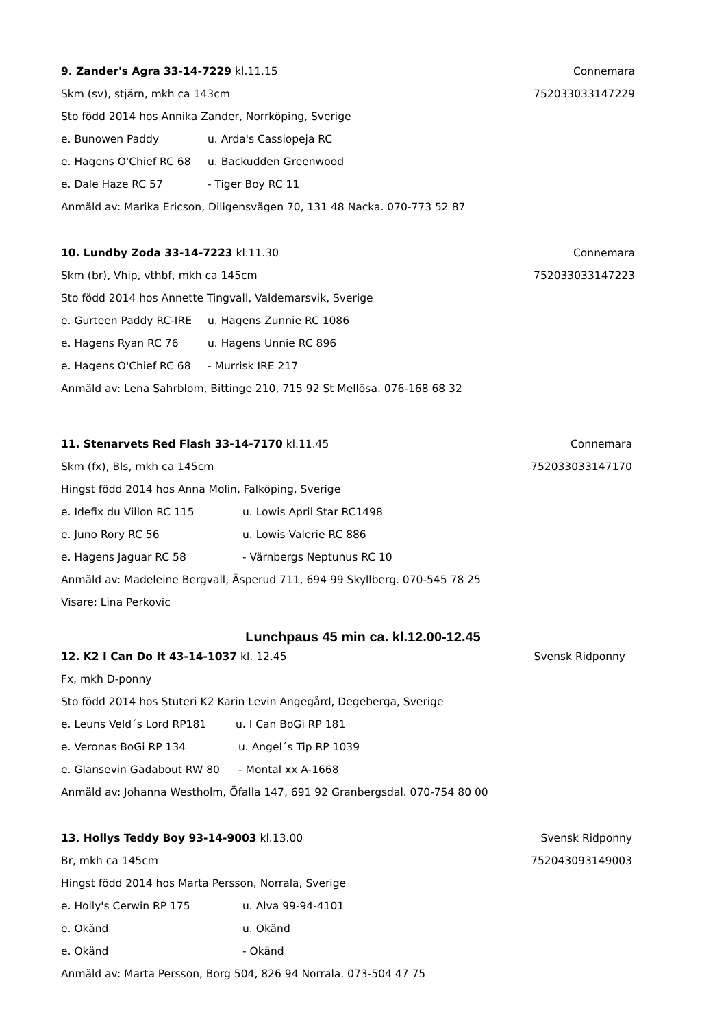9. Zander's Agra 33-14-7229 kl.11.15 Connemara
Skm (sv), stjärn, mkh ca 143cm 752033033147229
Sto född 2014 hos Annika Zander, Norrköping, Sverige
e. Bunowen Paddy u. Arda's Cassiopeja RC
e. Hagens O'Chief RC 68 u. Backudden Greenwood
e. Dale Haze RC 57 - Tiger Boy RC 11
Anmäld av: Marika Ericson, Diligensvägen 70, 131 48 Nacka. 070-773 52 87
10. Lundby Zoda 33-14-7223 kl.11.30 Connemara
Skm (br), Vhip, vthbf, mkh ca 145cm 752033033147223
Sto född 2014 hos Annette Tingvall, Valdemarsvik, Sverige
e. Gurteen Paddy RC-IRE u. Hagens Zunnie RC 1086
e. Hagens Ryan RC 76 u. Hagens Unnie RC 896
e. Hagens O'Chief RC 68 - Murrisk IRE 217
Anmäld av: Lena Sahrblom, Bittinge 210, 715 92 St Mellösa. 076-168 68 32
11. Stenarvets Red Flash 33-14-7170 kl.11.45 Connemara
Skm (fx), Bls, mkh ca 145cm 752033033147170
Hingst född 2014 hos Anna Molin, Falköping, Sverige
e. Idefix du Villon RC 115 u. Lowis April Star RC1498
e. Juno Rory RC 56 u. Lowis Valerie RC 886
e. Hagens Jaguar RC 58 - Värnbergs Neptunus RC 10
Anmäld av: Madeleine Bergvall, Äsperud 711, 694 99 Skyllberg. 070-545 78 25
Visare: Lina Perkovic
Lunchpaus 45 min ca. kl.12.00-12.45
12. K2 I Can Do It 43-14-1037 kl. 12.45 Svensk Ridponny
Fx, mkh D-ponny
Sto född 2014 hos Stuteri K2 Karin Levin Angegård, Degeberga, Sverige
e. Leuns Veld´s Lord RP181 u. I Can BoGi RP 181
e. Veronas BoGi RP 134 u. Angel´s Tip RP 1039
e. Glansevin Gadabout RW 80 - Montal xx A-1668
Anmäld av: Johanna Westholm, Öfalla 147, 691 92 Granbergsdal. 070-754 80 00
13. Hollys Teddy Boy 93-14-9003 kl.13.00 Svensk Ridponny
Br, mkh ca 145cm 752043093149003
Hingst född 2014 hos Marta Persson, Norrala, Sverige
e. Holly's Cerwin RP 175 u. Alva 99-94-4101
e. Okänd u. Okänd
e. Okänd - Okänd
Anmäld av: Marta Persson, Borg 504, 826 94 Norrala. 073-504 47 75